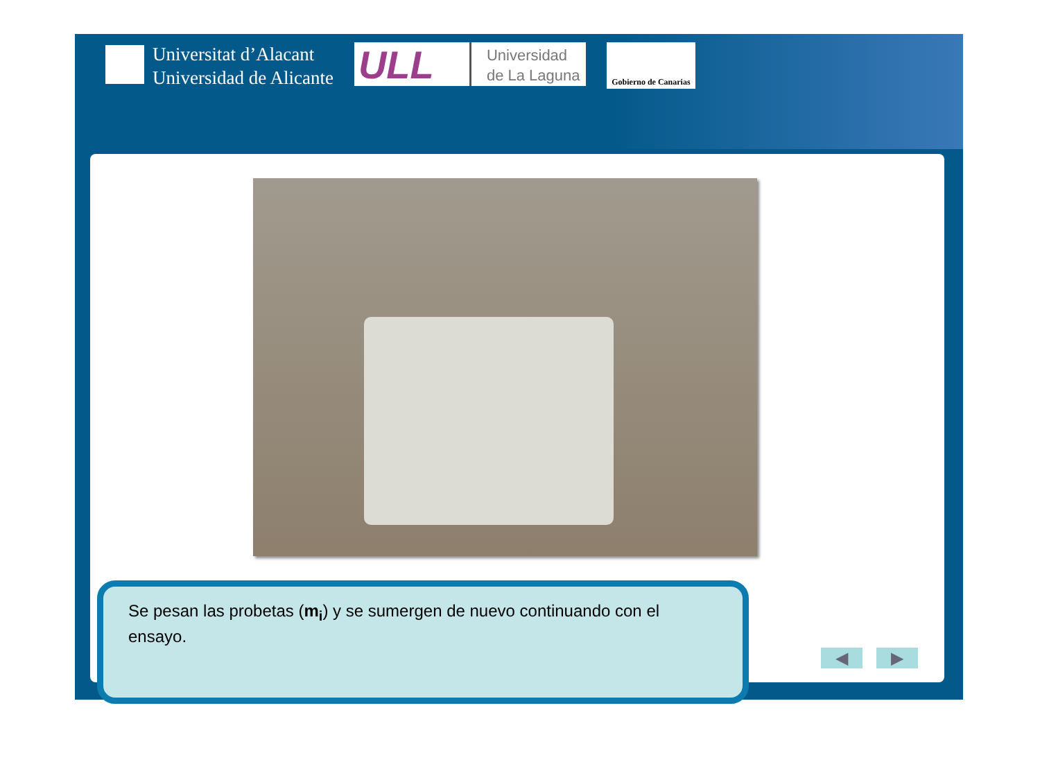Universitat d’Alacant
Universidad de Alicante
ULL
Universidad
de La Laguna
Gobierno de Canarias
Se pesan las probetas (m<sub>i</sub>) y se sumergen de nuevo continuando con el ensayo.
◀ ▶